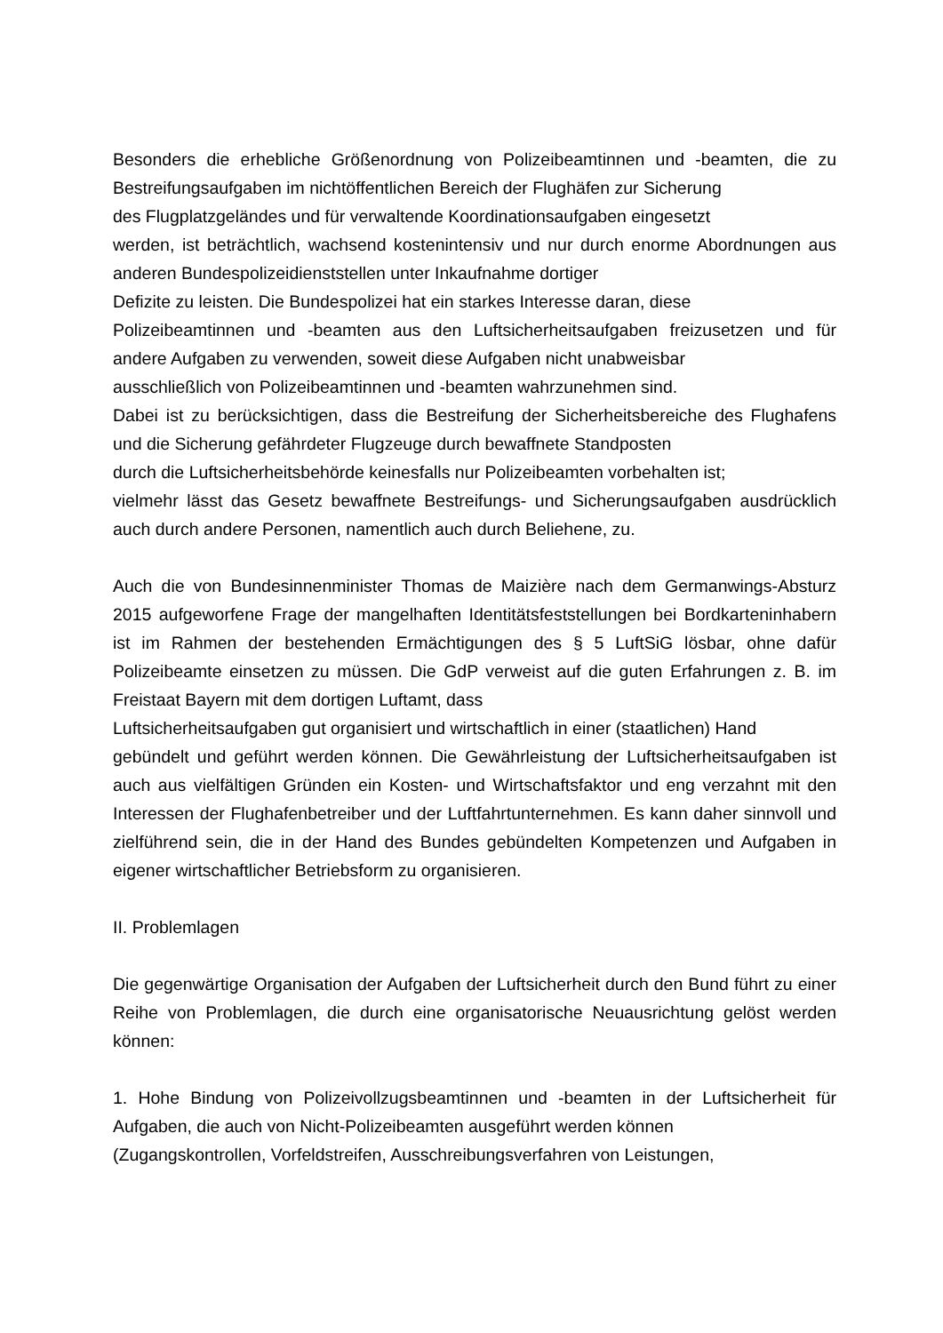Besonders die erhebliche Größenordnung von Polizeibeamtinnen und -beamten, die zu Bestreifungsaufgaben im nichtöffentlichen Bereich der Flughäfen zur Sicherung
des Flugplatzgeländes und für verwaltende Koordinationsaufgaben eingesetzt
werden, ist beträchtlich, wachsend kostenintensiv und nur durch enorme Abordnungen aus anderen Bundespolizeidienststellen unter Inkaufnahme dortiger
Defizite zu leisten. Die Bundespolizei hat ein starkes Interesse daran, diese
Polizeibeamtinnen und -beamten aus den Luftsicherheitsaufgaben freizusetzen und für andere Aufgaben zu verwenden, soweit diese Aufgaben nicht unabweisbar
ausschließlich von Polizeibeamtinnen und -beamten wahrzunehmen sind.
Dabei ist zu berücksichtigen, dass die Bestreifung der Sicherheitsbereiche des Flughafens und die Sicherung gefährdeter Flugzeuge durch bewaffnete Standposten
durch die Luftsicherheitsbehörde keinesfalls nur Polizeibeamten vorbehalten ist;
vielmehr lässt das Gesetz bewaffnete Bestreifungs- und Sicherungsaufgaben ausdrücklich auch durch andere Personen, namentlich auch durch Beliehene, zu.
Auch die von Bundesinnenminister Thomas de Maizière nach dem Germanwings-Absturz 2015 aufgeworfene Frage der mangelhaften Identitätsfeststellungen bei Bordkarteninhabern ist im Rahmen der bestehenden Ermächtigungen des § 5 LuftSiG lösbar, ohne dafür Polizeibeamte einsetzen zu müssen. Die GdP verweist auf die guten Erfahrungen z. B. im Freistaat Bayern mit dem dortigen Luftamt, dass
Luftsicherheitsaufgaben gut organisiert und wirtschaftlich in einer (staatlichen) Hand
gebündelt und geführt werden können. Die Gewährleistung der Luftsicherheitsaufgaben ist auch aus vielfältigen Gründen ein Kosten- und Wirtschaftsfaktor und eng verzahnt mit den Interessen der Flughafenbetreiber und der Luftfahrtunternehmen. Es kann daher sinnvoll und zielführend sein, die in der Hand des Bundes gebündelten Kompetenzen und Aufgaben in eigener wirtschaftlicher Betriebsform zu organisieren.
II. Problemlagen
Die gegenwärtige Organisation der Aufgaben der Luftsicherheit durch den Bund führt zu einer Reihe von Problemlagen, die durch eine organisatorische Neuausrichtung gelöst werden können:
1. Hohe Bindung von Polizeivollzugsbeamtinnen und -beamten in der Luftsicherheit für Aufgaben, die auch von Nicht-Polizeibeamten ausgeführt werden können
(Zugangskontrollen, Vorfeldstreifen, Ausschreibungsverfahren von Leistungen,